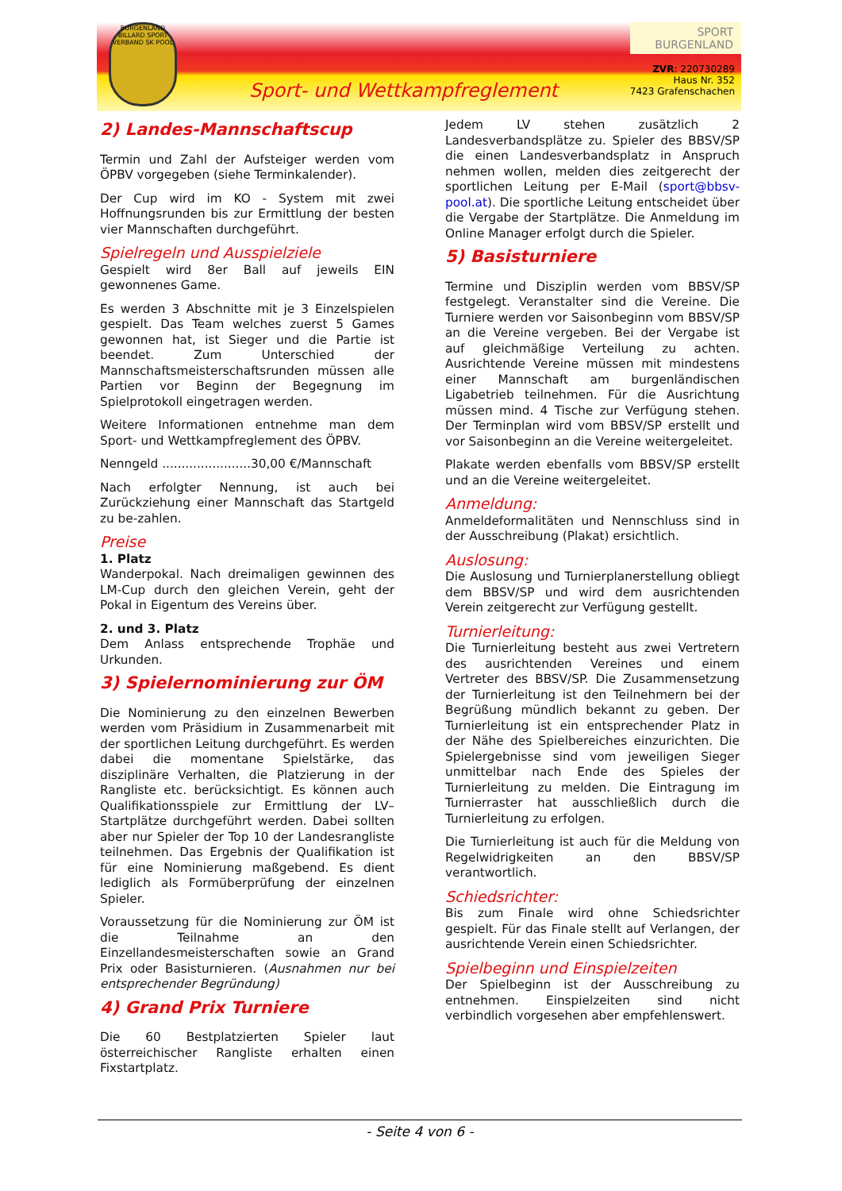BURGENLAND BILLARD SPORT VERBAND SK POOL
Sport- und Wettkampfreglement
SPORT
BURGENLAND
ZVR: 220730289
Haus Nr. 352
7423 Grafenschachen
2) Landes-Mannschaftscup
Termin und Zahl der Aufsteiger werden vom ÖPBV vorgegeben (siehe Terminkalender).
Der Cup wird im KO - System mit zwei Hoffnungsrunden bis zur Ermittlung der besten vier Mannschaften durchgeführt.
Spielregeln und Ausspielziele
Gespielt wird 8er Ball auf jeweils EIN gewonnenes Game.
Es werden 3 Abschnitte mit je 3 Einzelspielen gespielt. Das Team welches zuerst 5 Games gewonnen hat, ist Sieger und die Partie ist beendet. Zum Unterschied der Mannschaftsmeisterschaftsrunden müssen alle Partien vor Beginn der Begegnung im Spielprotokoll eingetragen werden.
Weitere Informationen entnehme man dem Sport- und Wettkampfreglement des ÖPBV.
Nenngeld .......................30,00 €/Mannschaft
Nach erfolgter Nennung, ist auch bei Zurückziehung einer Mannschaft das Startgeld zu be-zahlen.
Preise
1. Platz
Wanderpokal. Nach dreimaligen gewinnen des LM-Cup durch den gleichen Verein, geht der Pokal in Eigentum des Vereins über.
2. und 3. Platz
Dem Anlass entsprechende Trophäe und Urkunden.
3) Spielernominierung zur ÖM
Die Nominierung zu den einzelnen Bewerben werden vom Präsidium in Zusammenarbeit mit der sportlichen Leitung durchgeführt. Es werden dabei die momentane Spielstärke, das disziplinäre Verhalten, die Platzierung in der Rangliste etc. berücksichtigt. Es können auch Qualifikationsspiele zur Ermittlung der LV–Startplätze durchgeführt werden. Dabei sollten aber nur Spieler der Top 10 der Landesrangliste teilnehmen. Das Ergebnis der Qualifikation ist für eine Nominierung maßgebend. Es dient lediglich als Formüberprüfung der einzelnen Spieler.
Voraussetzung für die Nominierung zur ÖM ist die Teilnahme an den Einzellandesmeisterschaften sowie an Grand Prix oder Basisturnieren. (Ausnahmen nur bei entsprechender Begründung)
4) Grand Prix Turniere
Die 60 Bestplatzierten Spieler laut österreichischer Rangliste erhalten einen Fixstartplatz.
Jedem LV stehen zusätzlich 2 Landesverbandsplätze zu. Spieler des BBSV/SP die einen Landesverbandsplatz in Anspruch nehmen wollen, melden dies zeitgerecht der sportlichen Leitung per E-Mail (sport@bbsv-pool.at). Die sportliche Leitung entscheidet über die Vergabe der Startplätze. Die Anmeldung im Online Manager erfolgt durch die Spieler.
5) Basisturniere
Termine und Disziplin werden vom BBSV/SP festgelegt. Veranstalter sind die Vereine. Die Turniere werden vor Saisonbeginn vom BBSV/SP an die Vereine vergeben. Bei der Vergabe ist auf gleichmäßige Verteilung zu achten. Ausrichtende Vereine müssen mit mindestens einer Mannschaft am burgenländischen Ligabetrieb teilnehmen. Für die Ausrichtung müssen mind. 4 Tische zur Verfügung stehen. Der Terminplan wird vom BBSV/SP erstellt und vor Saisonbeginn an die Vereine weitergeleitet.
Plakate werden ebenfalls vom BBSV/SP erstellt und an die Vereine weitergeleitet.
Anmeldung:
Anmeldeformalitäten und Nennschluss sind in der Ausschreibung (Plakat) ersichtlich.
Auslosung:
Die Auslosung und Turnierplanerstellung obliegt dem BBSV/SP und wird dem ausrichtenden Verein zeitgerecht zur Verfügung gestellt.
Turnierleitung:
Die Turnierleitung besteht aus zwei Vertretern des ausrichtenden Vereines und einem Vertreter des BBSV/SP. Die Zusammensetzung der Turnierleitung ist den Teilnehmern bei der Begrüßung mündlich bekannt zu geben. Der Turnierleitung ist ein entsprechender Platz in der Nähe des Spielbereiches einzurichten. Die Spielergebnisse sind vom jeweiligen Sieger unmittelbar nach Ende des Spieles der Turnierleitung zu melden. Die Eintragung im Turnierraster hat ausschließlich durch die Turnierleitung zu erfolgen.
Die Turnierleitung ist auch für die Meldung von Regelwidrigkeiten an den BBSV/SP verantwortlich.
Schiedsrichter:
Bis zum Finale wird ohne Schiedsrichter gespielt. Für das Finale stellt auf Verlangen, der ausrichtende Verein einen Schiedsrichter.
Spielbeginn und Einspielzeiten
Der Spielbeginn ist der Ausschreibung zu entnehmen. Einspielzeiten sind nicht verbindlich vorgesehen aber empfehlenswert.
- Seite 4 von 6 -